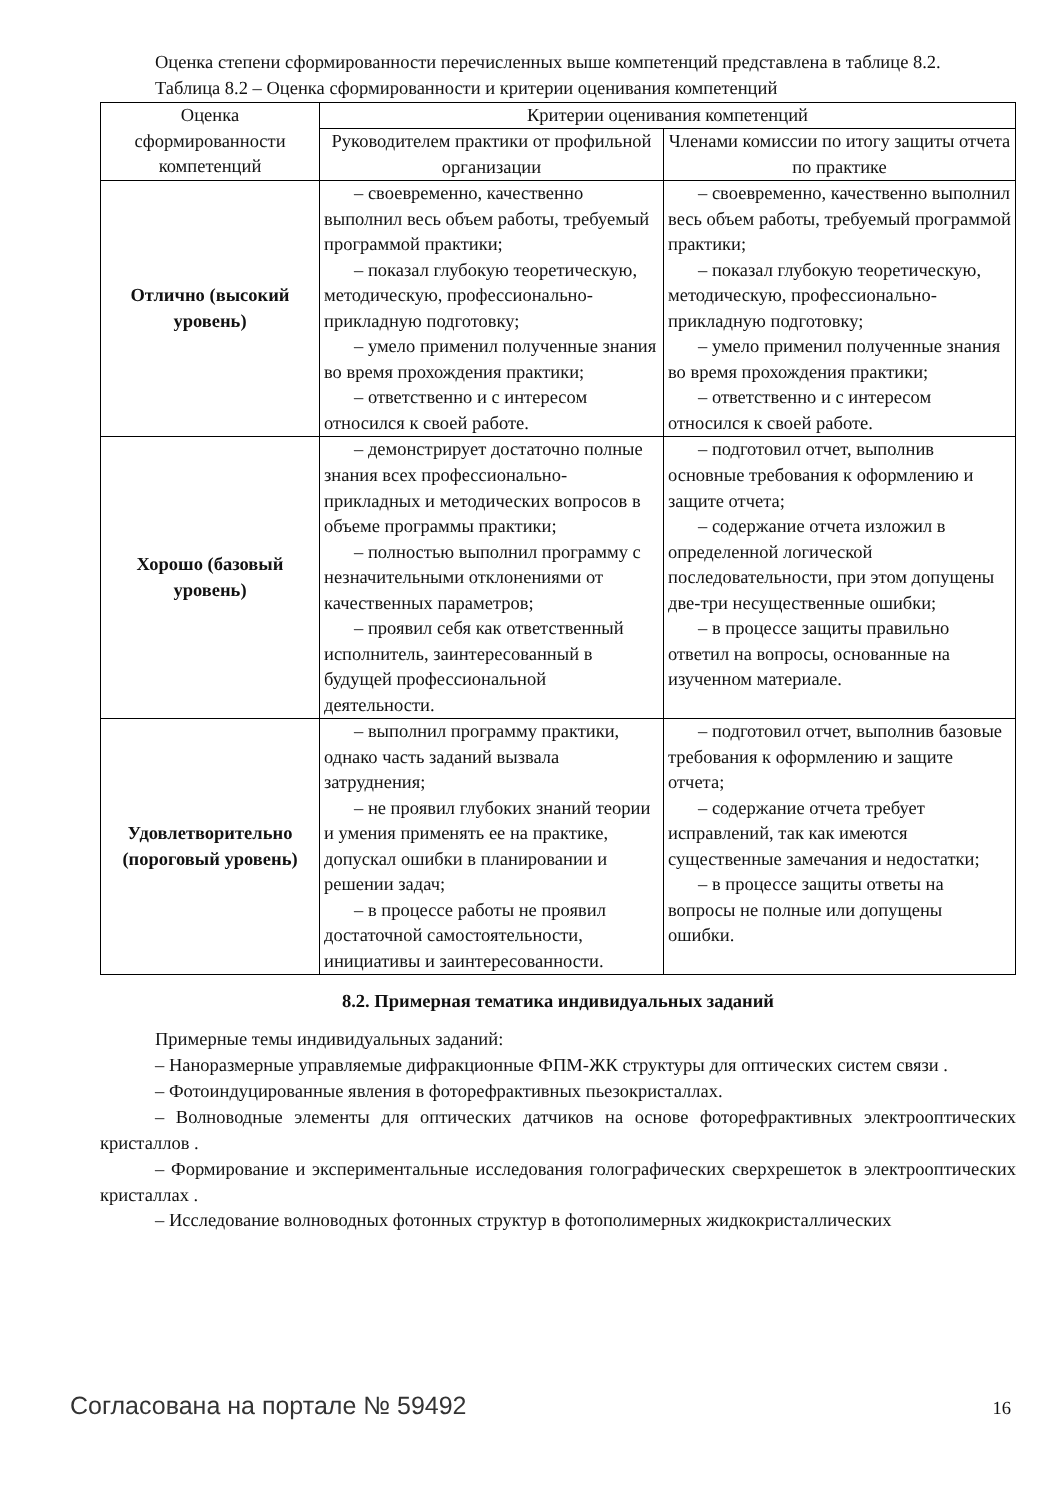Оценка степени сформированности перечисленных выше компетенций представлена в таблице 8.2.
Таблица 8.2 – Оценка сформированности и критерии оценивания компетенций
| Оценка сформированности компетенций | Критерии оценивания компетенций | |
| --- | --- | --- |
| | Руководителем практики от профильной организации | Членами комиссии по итогу защиты отчета по практике |
| Отлично (высокий уровень) | – своевременно, качественно выполнил весь объем работы, требуемый программой практики; – показал глубокую теоретическую, методическую, профессионально-прикладную подготовку; – умело применил полученные знания во время прохождения практики; – ответственно и с интересом относился к своей работе. | – своевременно, качественно выполнил весь объем работы, требуемый программой практики; – показал глубокую теоретическую, методическую, профессионально-прикладную подготовку; – умело применил полученные знания во время прохождения практики; – ответственно и с интересом относился к своей работе. |
| Хорошо (базовый уровень) | – демонстрирует достаточно полные знания всех профессионально-прикладных и методических вопросов в объеме программы практики; – полностью выполнил программу с незначительными отклонениями от качественных параметров; – проявил себя как ответственный исполнитель, заинтересованный в будущей профессиональной деятельности. | – подготовил отчет, выполнив основные требования к оформлению и защите отчета; – содержание отчета изложил в определенной логической последовательности, при этом допущены две-три несущественные ошибки; – в процессе защиты правильно ответил на вопросы, основанные на изученном материале. |
| Удовлетворительно (пороговый уровень) | – выполнил программу практики, однако часть заданий вызвала затруднения; – не проявил глубоких знаний теории и умения применять ее на практике, допускал ошибки в планировании и решении задач; – в процессе работы не проявил достаточной самостоятельности, инициативы и заинтересованности. | – подготовил отчет, выполнив базовые требования к оформлению и защите отчета; – содержание отчета требует исправлений, так как имеются существенные замечания и недостатки; – в процессе защиты ответы на вопросы не полные или допущены ошибки. |
8.2. Примерная тематика индивидуальных заданий
Примерные темы индивидуальных заданий:
– Наноразмерные управляемые дифракционные ФПМ-ЖК структуры для оптических систем связи .
– Фотоиндуцированные явления в фоторефрактивных пьезокристаллах.
– Волноводные элементы для оптических датчиков на основе фоторефрактивных электрооптических кристаллов .
– Формирование и экспериментальные исследования голографических сверхрешеток в электрооптических кристаллах .
– Исследование волноводных фотонных структур в фотополимерных жидкокристаллических
Согласована на портале № 59492 16